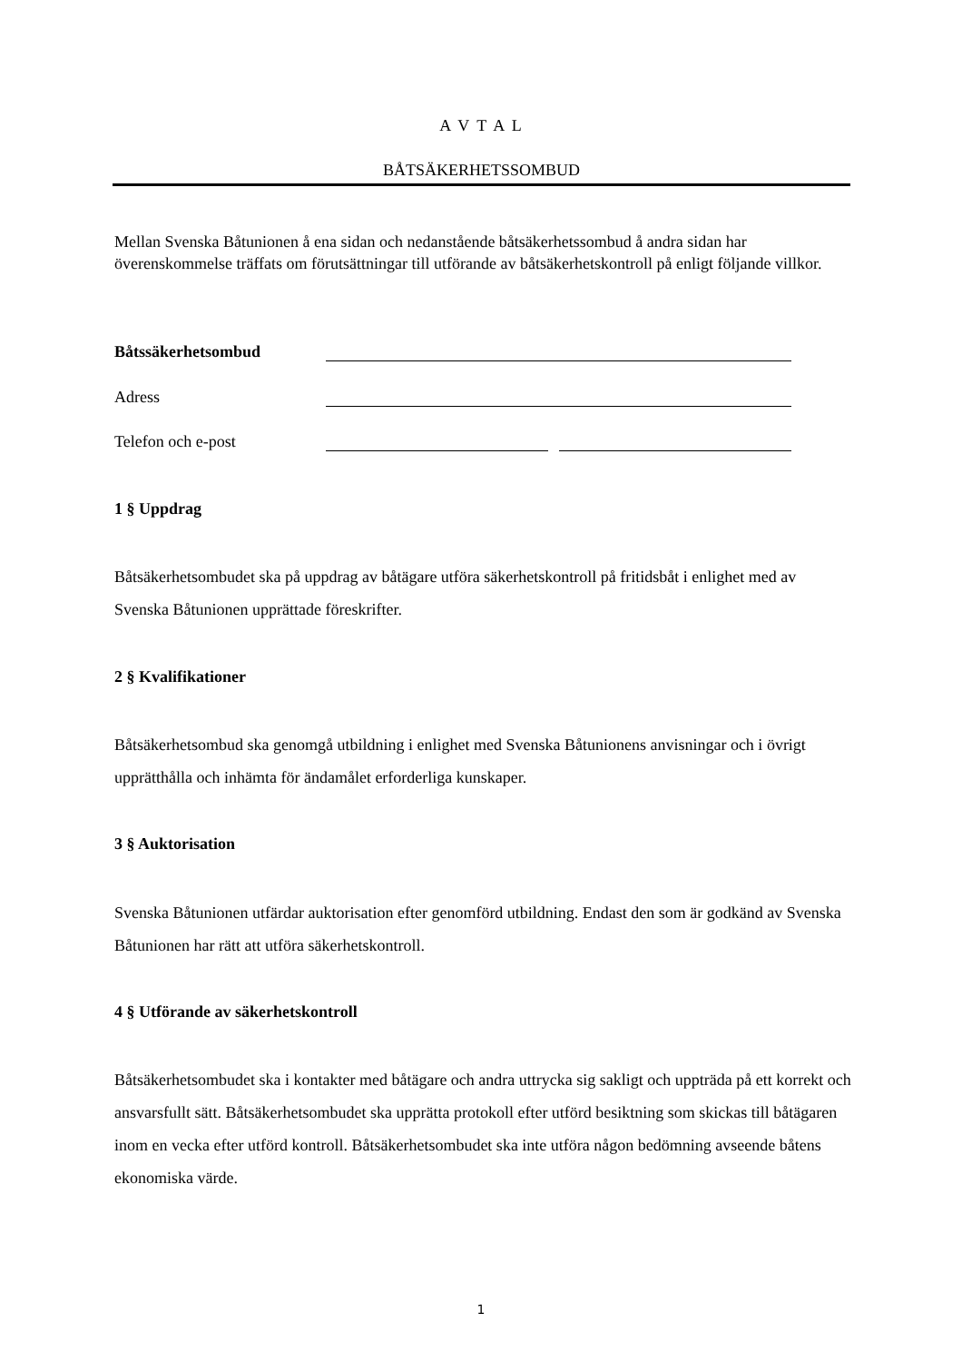A V T A L
BÅTSÄKERHETSSOMBUD
Mellan Svenska Båtunionen å ena sidan och nedanstående båtsäkerhetssombud å andra sidan har överenskommelse träffats om förutsättningar till utförande av båtsäkerhetskontroll på enligt följande villkor.
Båtssäkerhetsombud
Adress
Telefon och e-post
1 § Uppdrag
Båtsäkerhetsombudet ska på uppdrag av båtägare utföra säkerhetskontroll på fritidsbåt i enlighet med av Svenska Båtunionen upprättade föreskrifter.
2 § Kvalifikationer
Båtsäkerhetsombud ska genomgå utbildning i enlighet med Svenska Båtunionens anvisningar och i övrigt upprätthålla och inhämta för ändamålet erforderliga kunskaper.
3 § Auktorisation
Svenska Båtunionen utfärdar auktorisation efter genomförd utbildning. Endast den som är godkänd av Svenska Båtunionen har rätt att utföra säkerhetskontroll.
4 § Utförande av säkerhetskontroll
Båtsäkerhetsombudet ska i kontakter med båtägare och andra uttrycka sig sakligt och uppträda på ett korrekt och ansvarsfullt sätt. Båtsäkerhetsombudet ska upprätta protokoll efter utförd besiktning som skickas till båtägaren inom en vecka efter utförd kontroll. Båtsäkerhetsombudet ska inte utföra någon bedömning avseende båtens ekonomiska värde.
1